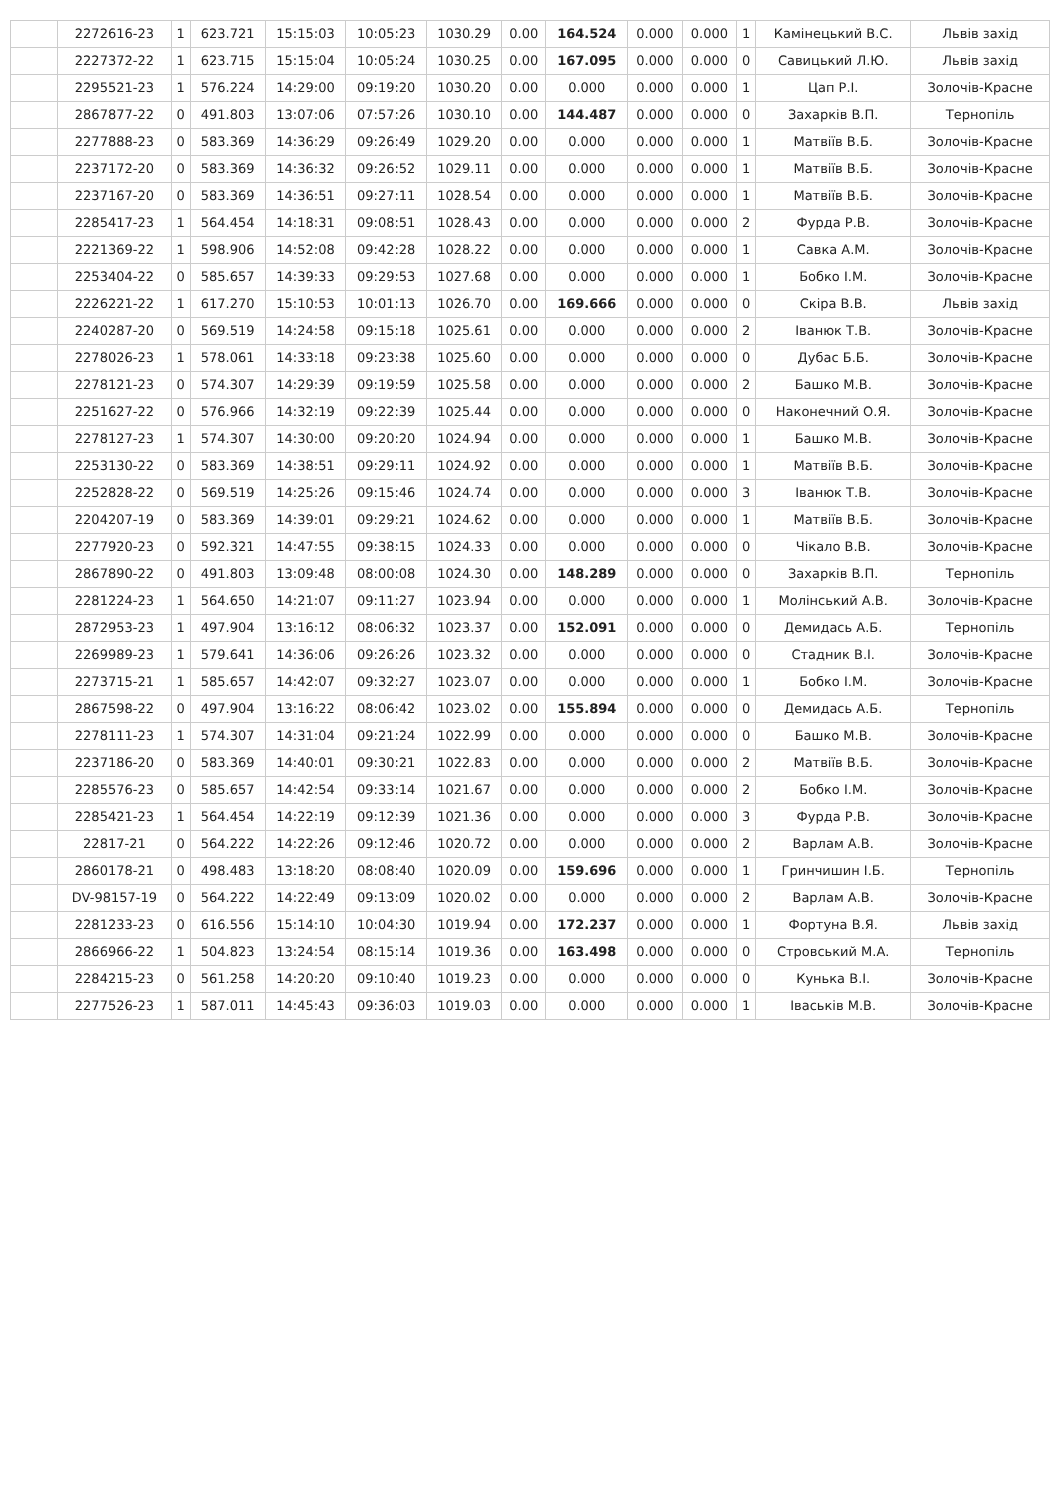| | 2272616-23 | 1 | 623.721 | 15:15:03 | 10:05:23 | 1030.29 | 0.00 | 164.524 | 0.000 | 0.000 | 1 | Камінецький В.С. | Львів захід |
| | 2227372-22 | 1 | 623.715 | 15:15:04 | 10:05:24 | 1030.25 | 0.00 | 167.095 | 0.000 | 0.000 | 0 | Савицький Л.Ю. | Львів захід |
| | 2295521-23 | 1 | 576.224 | 14:29:00 | 09:19:20 | 1030.20 | 0.00 | 0.000 | 0.000 | 0.000 | 1 | Цап Р.І. | Золочів-Красне |
| | 2867877-22 | 0 | 491.803 | 13:07:06 | 07:57:26 | 1030.10 | 0.00 | 144.487 | 0.000 | 0.000 | 0 | Захарків В.П. | Тернопіль |
| | 2277888-23 | 0 | 583.369 | 14:36:29 | 09:26:49 | 1029.20 | 0.00 | 0.000 | 0.000 | 0.000 | 1 | Матвіїв В.Б. | Золочів-Красне |
| | 2237172-20 | 0 | 583.369 | 14:36:32 | 09:26:52 | 1029.11 | 0.00 | 0.000 | 0.000 | 0.000 | 1 | Матвіїв В.Б. | Золочів-Красне |
| | 2237167-20 | 0 | 583.369 | 14:36:51 | 09:27:11 | 1028.54 | 0.00 | 0.000 | 0.000 | 0.000 | 1 | Матвіїв В.Б. | Золочів-Красне |
| | 2285417-23 | 1 | 564.454 | 14:18:31 | 09:08:51 | 1028.43 | 0.00 | 0.000 | 0.000 | 0.000 | 2 | Фурда Р.В. | Золочів-Красне |
| | 2221369-22 | 1 | 598.906 | 14:52:08 | 09:42:28 | 1028.22 | 0.00 | 0.000 | 0.000 | 0.000 | 1 | Савка А.М. | Золочів-Красне |
| | 2253404-22 | 0 | 585.657 | 14:39:33 | 09:29:53 | 1027.68 | 0.00 | 0.000 | 0.000 | 0.000 | 1 | Бобко І.М. | Золочів-Красне |
| | 2226221-22 | 1 | 617.270 | 15:10:53 | 10:01:13 | 1026.70 | 0.00 | 169.666 | 0.000 | 0.000 | 0 | Скіра В.В. | Львів захід |
| | 2240287-20 | 0 | 569.519 | 14:24:58 | 09:15:18 | 1025.61 | 0.00 | 0.000 | 0.000 | 0.000 | 2 | Іванюк Т.В. | Золочів-Красне |
| | 2278026-23 | 1 | 578.061 | 14:33:18 | 09:23:38 | 1025.60 | 0.00 | 0.000 | 0.000 | 0.000 | 0 | Дубас Б.Б. | Золочів-Красне |
| | 2278121-23 | 0 | 574.307 | 14:29:39 | 09:19:59 | 1025.58 | 0.00 | 0.000 | 0.000 | 0.000 | 2 | Башко М.В. | Золочів-Красне |
| | 2251627-22 | 0 | 576.966 | 14:32:19 | 09:22:39 | 1025.44 | 0.00 | 0.000 | 0.000 | 0.000 | 0 | Наконечний О.Я. | Золочів-Красне |
| | 2278127-23 | 1 | 574.307 | 14:30:00 | 09:20:20 | 1024.94 | 0.00 | 0.000 | 0.000 | 0.000 | 1 | Башко М.В. | Золочів-Красне |
| | 2253130-22 | 0 | 583.369 | 14:38:51 | 09:29:11 | 1024.92 | 0.00 | 0.000 | 0.000 | 0.000 | 1 | Матвіїв В.Б. | Золочів-Красне |
| | 2252828-22 | 0 | 569.519 | 14:25:26 | 09:15:46 | 1024.74 | 0.00 | 0.000 | 0.000 | 0.000 | 3 | Іванюк Т.В. | Золочів-Красне |
| | 2204207-19 | 0 | 583.369 | 14:39:01 | 09:29:21 | 1024.62 | 0.00 | 0.000 | 0.000 | 0.000 | 1 | Матвіїв В.Б. | Золочів-Красне |
| | 2277920-23 | 0 | 592.321 | 14:47:55 | 09:38:15 | 1024.33 | 0.00 | 0.000 | 0.000 | 0.000 | 0 | Чікало В.В. | Золочів-Красне |
| | 2867890-22 | 0 | 491.803 | 13:09:48 | 08:00:08 | 1024.30 | 0.00 | 148.289 | 0.000 | 0.000 | 0 | Захарків В.П. | Тернопіль |
| | 2281224-23 | 1 | 564.650 | 14:21:07 | 09:11:27 | 1023.94 | 0.00 | 0.000 | 0.000 | 0.000 | 1 | Молінський А.В. | Золочів-Красне |
| | 2872953-23 | 1 | 497.904 | 13:16:12 | 08:06:32 | 1023.37 | 0.00 | 152.091 | 0.000 | 0.000 | 0 | Демидась А.Б. | Тернопіль |
| | 2269989-23 | 1 | 579.641 | 14:36:06 | 09:26:26 | 1023.32 | 0.00 | 0.000 | 0.000 | 0.000 | 0 | Стадник В.І. | Золочів-Красне |
| | 2273715-21 | 1 | 585.657 | 14:42:07 | 09:32:27 | 1023.07 | 0.00 | 0.000 | 0.000 | 0.000 | 1 | Бобко І.М. | Золочів-Красне |
| | 2867598-22 | 0 | 497.904 | 13:16:22 | 08:06:42 | 1023.02 | 0.00 | 155.894 | 0.000 | 0.000 | 0 | Демидась А.Б. | Тернопіль |
| | 2278111-23 | 1 | 574.307 | 14:31:04 | 09:21:24 | 1022.99 | 0.00 | 0.000 | 0.000 | 0.000 | 0 | Башко М.В. | Золочів-Красне |
| | 2237186-20 | 0 | 583.369 | 14:40:01 | 09:30:21 | 1022.83 | 0.00 | 0.000 | 0.000 | 0.000 | 2 | Матвіїв В.Б. | Золочів-Красне |
| | 2285576-23 | 0 | 585.657 | 14:42:54 | 09:33:14 | 1021.67 | 0.00 | 0.000 | 0.000 | 0.000 | 2 | Бобко І.М. | Золочів-Красне |
| | 2285421-23 | 1 | 564.454 | 14:22:19 | 09:12:39 | 1021.36 | 0.00 | 0.000 | 0.000 | 0.000 | 3 | Фурда Р.В. | Золочів-Красне |
| | 22817-21 | 0 | 564.222 | 14:22:26 | 09:12:46 | 1020.72 | 0.00 | 0.000 | 0.000 | 0.000 | 2 | Варлам А.В. | Золочів-Красне |
| | 2860178-21 | 0 | 498.483 | 13:18:20 | 08:08:40 | 1020.09 | 0.00 | 159.696 | 0.000 | 0.000 | 1 | Гринчишин І.Б. | Тернопіль |
| | DV-98157-19 | 0 | 564.222 | 14:22:49 | 09:13:09 | 1020.02 | 0.00 | 0.000 | 0.000 | 0.000 | 2 | Варлам А.В. | Золочів-Красне |
| | 2281233-23 | 0 | 616.556 | 15:14:10 | 10:04:30 | 1019.94 | 0.00 | 172.237 | 0.000 | 0.000 | 1 | Фортуна В.Я. | Львів захід |
| | 2866966-22 | 1 | 504.823 | 13:24:54 | 08:15:14 | 1019.36 | 0.00 | 163.498 | 0.000 | 0.000 | 0 | Стровський М.А. | Тернопіль |
| | 2284215-23 | 0 | 561.258 | 14:20:20 | 09:10:40 | 1019.23 | 0.00 | 0.000 | 0.000 | 0.000 | 0 | Кунька В.І. | Золочів-Красне |
| | 2277526-23 | 1 | 587.011 | 14:45:43 | 09:36:03 | 1019.03 | 0.00 | 0.000 | 0.000 | 0.000 | 1 | Іваськів М.В. | Золочів-Красне |